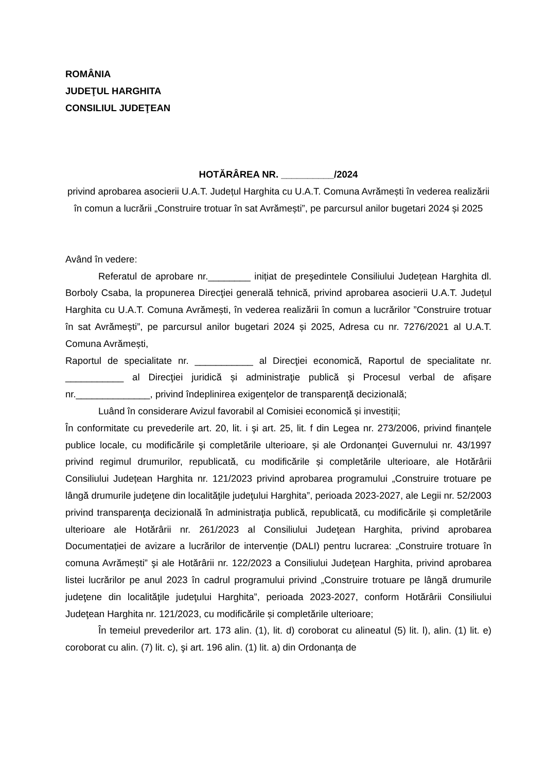ROMÂNIA
JUDEŢUL HARGHITA
CONSILIUL JUDEŢEAN
HOTĂRÂREA NR. __________/2024
privind aprobarea asocierii U.A.T. Județul Harghita cu U.A.T. Comuna Avrămești în vederea realizării în comun a lucrării „Construire trotuar în sat Avrămești”, pe parcursul anilor bugetari 2024 și 2025
Având în vedere:
Referatul de aprobare nr.________ inițiat de preşedintele Consiliului Județean Harghita dl. Borboly Csaba, la propunerea Direcţiei generală tehnică, privind aprobarea asocierii U.A.T. Județul Harghita cu U.A.T. Comuna Avrămești, în vederea realizării în comun a lucrărilor ”Construire trotuar în sat Avrămești”, pe parcursul anilor bugetari 2024 și 2025, Adresa cu nr. 7276/2021 al U.A.T. Comuna Avrămești,
Raportul de specialitate nr. ___________ al Direcţiei economică, Raportul de specialitate nr. ___________ al Direcţiei juridică și administraţie publică și Procesul verbal de afișare nr.______________, privind îndeplinirea exigenţelor de transparenţă decizională;
Luând în considerare Avizul favorabil al Comisiei economică și investiții;
În conformitate cu prevederile art. 20, lit. i şi art. 25, lit. f din Legea nr. 273/2006, privind finanțele publice locale, cu modificările şi completările ulterioare, și ale Ordonanței Guvernului nr. 43/1997 privind regimul drumurilor, republicată, cu modificările și completările ulterioare, ale Hotărârii Consiliului Județean Harghita nr. 121/2023 privind aprobarea programului „Construire trotuare pe lângă drumurile judeţene din localităţile judeţului Harghita”, perioada 2023-2027, ale Legii nr. 52/2003 privind transparenţa decizională în administraţia publică, republicată, cu modificările și completările ulterioare ale Hotărârii nr. 261/2023 al Consiliului Judeţean Harghita, privind aprobarea Documentației de avizare a lucrărilor de intervenție (DALI) pentru lucrarea: „Construire trotuare în comuna Avrămești” şi ale Hotărârii nr. 122/2023 a Consiliului Judeţean Harghita, privind aprobarea listei lucrărilor pe anul 2023 în cadrul programului privind „Construire trotuare pe lângă drumurile judeţene din localităţile judeţului Harghita”, perioada 2023-2027, conform Hotărârii Consiliului Judeţean Harghita nr. 121/2023, cu modificările și completările ulterioare;
În temeiul prevederilor art. 173 alin. (1), lit. d) coroborat cu alineatul (5) lit. l), alin. (1) lit. e) coroborat cu alin. (7) lit. c), şi art. 196 alin. (1) lit. a) din Ordonanța de